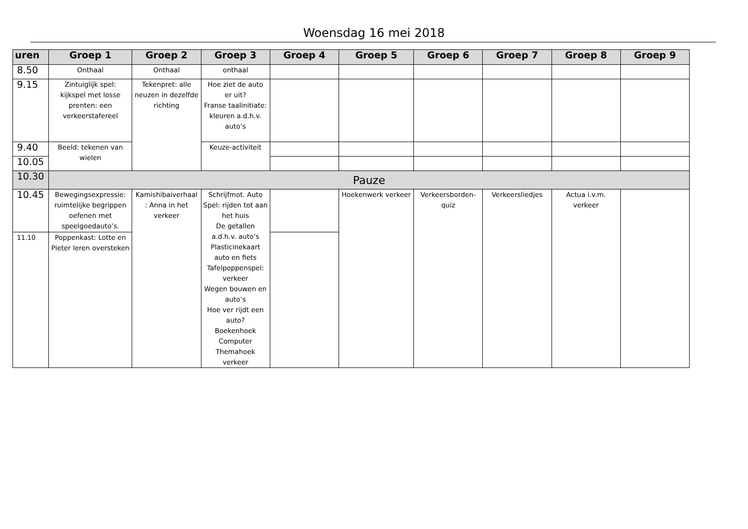Woensdag 16 mei 2018
| uren | Groep 1 | Groep 2 | Groep 3 | Groep 4 | Groep 5 | Groep 6 | Groep 7 | Groep 8 | Groep 9 |
| --- | --- | --- | --- | --- | --- | --- | --- | --- | --- |
| 8.50 | Onthaal | Onthaal | onthaal | | | | | | |
| 9.15 | Zintuiglijk spel: kijkspel met losse prenten: een verkeerstafereel | Tekenpret: alle neuzen in dezelfde richting | Hoe ziet de auto er uit? Franse taalinitiate: kleuren a.d.h.v. auto’s | | | | | | |
| 9.40 | Beeld: tekenen van wielen | | Keuze-activiteit | | | | | | |
| 10.05 | | | | | | | | | |
| 10.30 | Pauze | | | | | | | | |
| 10.45 | Bewegingsexpressie: ruimtelijke begrippen oefenen met speelgoedauto’s. | Kamishibaiverhaal : Anna in het verkeer | Schrijfmot. Auto Spel: rijden tot aan het huis De getallen a.d.h.v. auto’s Plasticinekaart auto en fiets Tafelpoppenspel: verkeer Wegen bouwen en auto’s Hoe ver rijdt een auto? Boekenhoek Computer Themahoek verkeer | | Hoekenwerk verkeer | Verkeersborden-quiz | Verkeersliedjes | Actua i.v.m. verkeer | |
| 11.10 | Poppenkast: Lotte en Pieter leren oversteken | | | | | | | | |